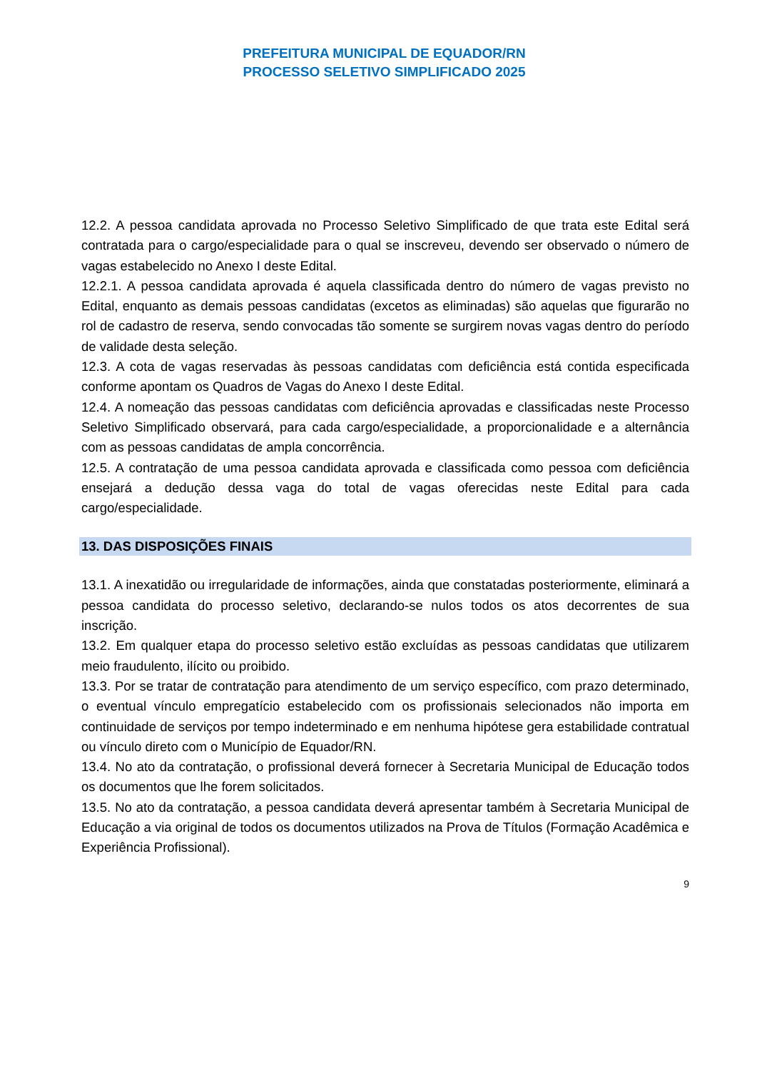PREFEITURA MUNICIPAL DE EQUADOR/RN
PROCESSO SELETIVO SIMPLIFICADO 2025
12.2. A pessoa candidata aprovada no Processo Seletivo Simplificado de que trata este Edital será contratada para o cargo/especialidade para o qual se inscreveu, devendo ser observado o número de vagas estabelecido no Anexo I deste Edital.
12.2.1. A pessoa candidata aprovada é aquela classificada dentro do número de vagas previsto no Edital, enquanto as demais pessoas candidatas (excetos as eliminadas) são aquelas que figurarão no rol de cadastro de reserva, sendo convocadas tão somente se surgirem novas vagas dentro do período de validade desta seleção.
12.3. A cota de vagas reservadas às pessoas candidatas com deficiência está contida especificada conforme apontam os Quadros de Vagas do Anexo I deste Edital.
12.4. A nomeação das pessoas candidatas com deficiência aprovadas e classificadas neste Processo Seletivo Simplificado observará, para cada cargo/especialidade, a proporcionalidade e a alternância com as pessoas candidatas de ampla concorrência.
12.5. A contratação de uma pessoa candidata aprovada e classificada como pessoa com deficiência ensejará a dedução dessa vaga do total de vagas oferecidas neste Edital para cada cargo/especialidade.
13. DAS DISPOSIÇÕES FINAIS
13.1. A inexatidão ou irregularidade de informações, ainda que constatadas posteriormente, eliminará a pessoa candidata do processo seletivo, declarando-se nulos todos os atos decorrentes de sua inscrição.
13.2. Em qualquer etapa do processo seletivo estão excluídas as pessoas candidatas que utilizarem meio fraudulento, ilícito ou proibido.
13.3. Por se tratar de contratação para atendimento de um serviço específico, com prazo determinado, o eventual vínculo empregatício estabelecido com os profissionais selecionados não importa em continuidade de serviços por tempo indeterminado e em nenhuma hipótese gera estabilidade contratual ou vínculo direto com o Município de Equador/RN.
13.4. No ato da contratação, o profissional deverá fornecer à Secretaria Municipal de Educação todos os documentos que lhe forem solicitados.
13.5. No ato da contratação, a pessoa candidata deverá apresentar também à Secretaria Municipal de Educação a via original de todos os documentos utilizados na Prova de Títulos (Formação Acadêmica e Experiência Profissional).
9